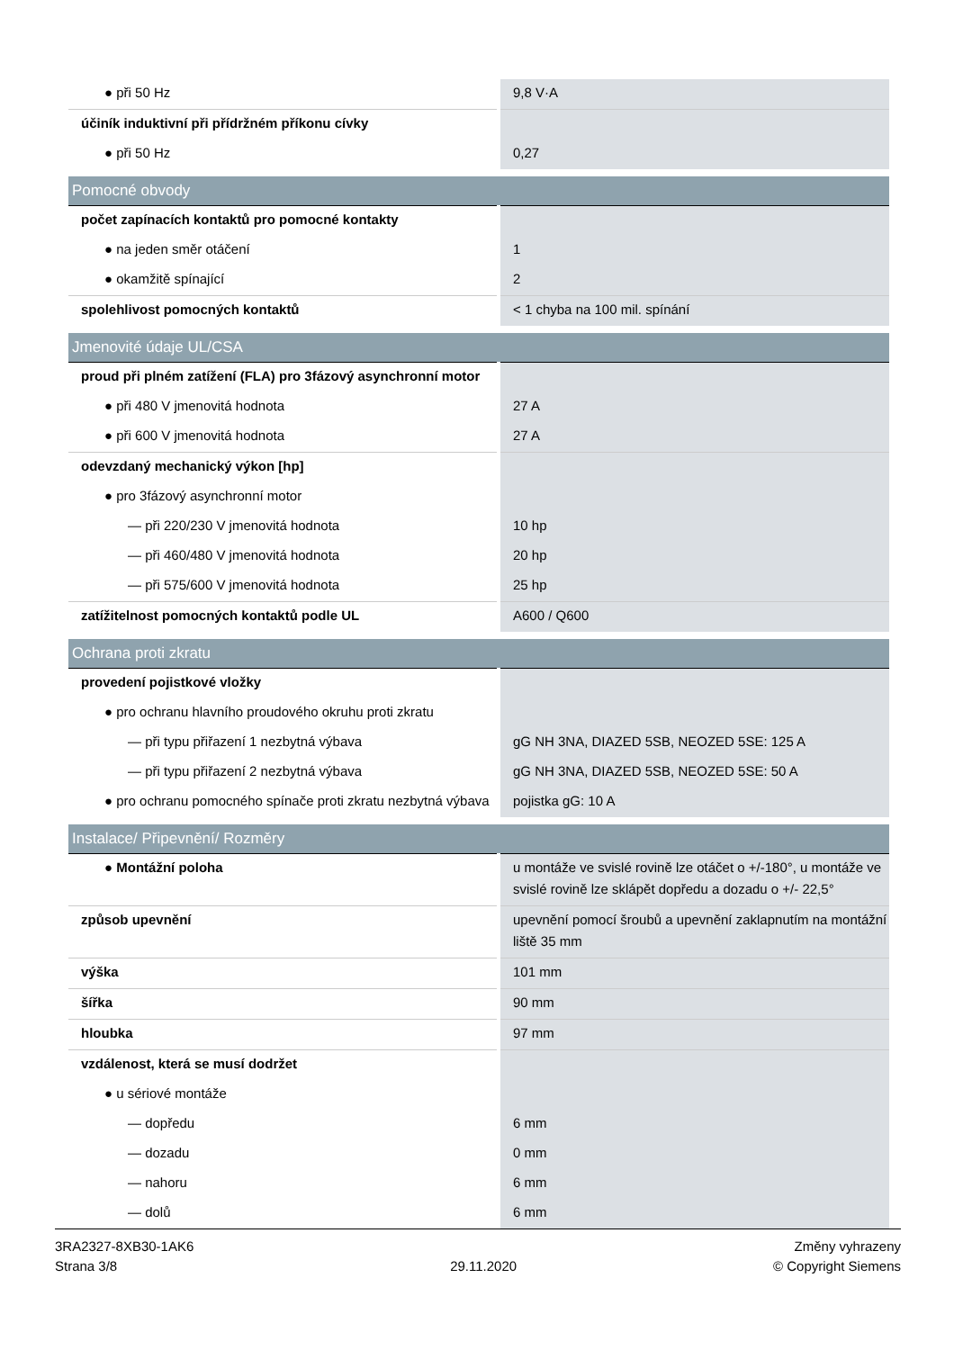| ● při 50 Hz | 9,8 V·A |
| účiník induktivní při přídržném příkonu cívky | |
| ● při 50 Hz | 0,27 |
| Pomocné obvody | |
| počet zapínacích kontaktů pro pomocné kontakty | |
| ● na jeden směr otáčení | 1 |
| ● okamžitě spínající | 2 |
| spolehlivost pomocných kontaktů | < 1 chyba na 100 mil. spínání |
| Jmenovité údaje UL/CSA | |
| proud při plném zatížení (FLA) pro 3fázový asynchronní motor | |
| ● při 480 V jmenovitá hodnota | 27 A |
| ● při 600 V jmenovitá hodnota | 27 A |
| odevzdaný mechanický výkon [hp] | |
| ● pro 3fázový asynchronní motor | |
| — při 220/230 V jmenovitá hodnota | 10 hp |
| — při 460/480 V jmenovitá hodnota | 20 hp |
| — při 575/600 V jmenovitá hodnota | 25 hp |
| zatížitelnost pomocných kontaktů podle UL | A600 / Q600 |
| Ochrana proti zkratu | |
| provedení pojistkové vložky | |
| ● pro ochranu hlavního proudového okruhu proti zkratu | |
| — při typu přiřazení 1 nezbytná výbava | gG NH 3NA, DIAZED 5SB, NEOZED 5SE: 125 A |
| — při typu přiřazení 2 nezbytná výbava | gG NH 3NA, DIAZED 5SB, NEOZED 5SE: 50 A |
| ● pro ochranu pomocného spínače proti zkratu nezbytná výbava | pojistka gG: 10 A |
| Instalace/ Připevnění/ Rozměry | |
| ● Montážní poloha | u montáže ve svislé rovině lze otáčet o +/-180°, u montáže ve svislé rovině lze sklápět dopředu a dozadu o +/- 22,5° |
| způsob upevnění | upevnění pomocí šroubů a upevnění zaklapnutím na montážní liště 35 mm |
| výška | 101 mm |
| šířka | 90 mm |
| hloubka | 97 mm |
| vzdálenost, která se musí dodržet | |
| ● u sériové montáže | |
| — dopředu | 6 mm |
| — dozadu | 0 mm |
| — nahoru | 6 mm |
| — dolů | 6 mm |
3RA2327-8XB30-1AK6
Strana 3/8
29.11.2020
Změny vyhrazeny
© Copyright Siemens